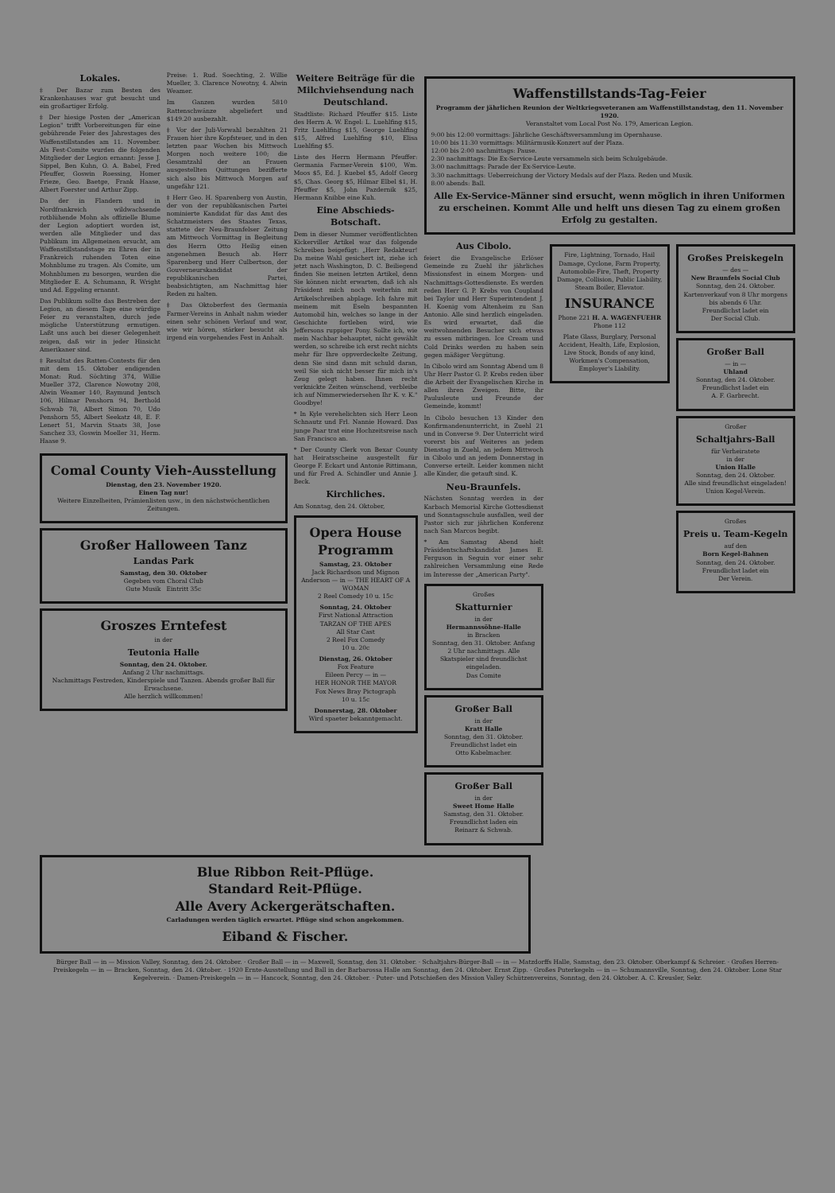Lokales.
‡ Der Bazar zum Besten des Krankenhauses war gut besucht und ein großartiger Erfolg.
‡ Der hiesige Posten der „American Legion" trifft Vorbereitungen für eine gebührende Feier des Jahrestages des Waffenstillstandes am 11. November. Als Fest-Comite wurden die folgenden Mitglieder der Legion ernannt: Jesse J. Sippel, Ben Kuhn, O. A. Babel, Fred Pfeuffer, Goswin Roessing, Homer Frieze, Geo. Baetge, Frank Haase, Albert Foerster und Arthur Zipp.
Da der in Flandern und in Nordfrankreich wildwachsende rotblühende Mohn als offizielle Blume der Legion adoptiert worden ist, werden alle Mitglieder und das Publikum im Allgemeinen ersucht, am Waffenstillstandstage zu Ehren der in Frankreich ruhenden Toten eine Mohnblume zu tragen. Als Comite, um Mohnblumen zu besorgen, wurden die Mitglieder E. A. Schumann, R. Wright und Ad. Eggeling ernannt.
Das Publikum sollte das Bestreben der Legion, an diesem Tage eine würdige Feier zu veranstalten, durch jede mögliche Unterstützung ermutigen. Laßt uns auch bei dieser Gelegenheit zeigen, daß wir in jeder Hinsicht Amerikaner sind.
‡ Resultat des Ratten-Contests für den mit dem 15. Oktober endigenden Monat: Rud. Söchting 374, Willie Mueller 372, Clarence Nowotny 208, Alwin Weamer 140, Raymund Jentsch 106, Hilmar Penshorn 94, Berthold Schwab 78, Albert Simon 70, Udo Penshorn 55, Albert Seekatz 48, E. F. Lenert 51, Marvin Staats 38, Jose Sanchez 33, Goswin Moeller 31, Herm. Haase 9.
Preise: 1. Rud. Soechting, 2. Willie Mueller, 3. Clarence Nowotny, 4. Alwin Weamer.
Im Ganzen wurden 5810 Rattenschwänze abgeliefert und $149.20 ausbezahlt.
‡ Vor der Juli-Vorwahl bezahlten 21 Frauen hier ihre Kopfsteuer, und in den letzten paar Wochen bis Mittwoch Morgen noch weitere 100; die Gesamtzahl der an Frauen ausgestellten Quittungen bezifferte sich also bis Mittwoch Morgen auf ungefähr 121.
‡ Herr Geo. H. Sparenberg von Austin, der von der republikanischen Partei nominierte Kandidat für das Amt des Schatzmeisters des Staates Texas, stattete der Neu-Braunfelser Zeitung am Mittwoch Vormittag in Begleitung des Herrn Otto Heilig einen angenehmen Besuch ab. Herr Sparenberg und Herr Culbertson, der Gouverneurskandidat der republikanischen Partei, beabsichtigten, am Nachmittag hier Reden zu halten.
‡ Das Oktoberfest des Germania Farmer-Vereins in Anhalt nahm wieder einen sehr schönen Verlauf und war, wie wir hören, stärker besucht als irgend ein vorgehendes Fest in Anhalt.
Comal County Vieh-Ausstellung
Dienstag, den 23. November 1920.
Einen Tag nur!
Weitere Einzelheiten, Prämienlisten usw., in den nächstwöchentlichen Zeitungen.
Großer Halloween Tanz
Landas Park
Samstag, den 30. Oktober
Gegeben vom Choral Club
Gute Musik Eintritt 35c
Groszes Erntefest
in der
Teutonia Halle
Sonntag, den 24. Oktober.
Anfang 2 Uhr nachmittags.
Nachmittags Festreden, Kinderspiele und Tanzen. Abends großer Ball für Erwachsene.
Alle herzlich willkommen!
Weitere Beiträge für die Milchviehsendung nach Deutschland.
Stadtliste: Richard Pfeuffer $15. Liste des Herrn A. W. Engel: L. Luehlfing $15, Fritz Luehlfing $15, George Luehlfing $15, Alfred Luehlfing $10, Elisa Luehlfing $5.
Liste des Herrn Hermann Pfeuffer: Germania Farmer-Verein $100, Wm. Moos $5, Ed. J. Kuebel $5, Adolf Georg $5, Chas. Georg $5, Hilmar Elbel $1, H. Pfeuffer $5, John Pazdernik $25, Hermann Knibbe eine Kuh.
Eine Abschieds-Botschaft.
Dem in dieser Nummer veröffentlichten Kickerviller Artikel war das folgende Schreiben beigefügt: „Herr Redakteur! Da meine Wahl gesichert ist, ziehe ich jetzt nach Washington, D. C. Beiliegend finden Sie meinen letzten Artikel, denn Sie können nicht erwarten, daß ich als Präsident mich noch weiterhin mit Artikelschreiben abplage. Ich fahre mit meinem mit Eseln bespannten Automobil hin, welches so lange in der Geschichte fortleben wird, wie Jeffersons ruppiger Pony. Sollte ich, wie mein Nachbar behauptet, nicht gewählt werden, so schreibe ich erst recht nichts mehr für Ihre oppverdeckelte Zeitung, denn Sie sind dann mit schuld daran, weil Sie sich nicht besser für mich in's Zeug gelegt haben. Ihnen recht verknickte Zeiten wünschend, verbleibe ich auf Nimmerwiedersehen Ihr K. v. K." Goodbye!
* In Kyle verehelichten sich Herr Leon Schnautz und Frl. Nannie Howard. Das junge Paar trat eine Hochzeitsreise nach San Francisco an.
* Der County Clerk von Bexar County hat Heiratsscheine ausgestellt für George F. Eckart und Antonie Rittimann, und für Fred A. Schindler und Annie J. Beck.
Kirchliches.
Am Sonntag, den 24. Oktober,
Opera House Programm
Samstag, 23. Oktober
Jack Richardson und Mignon Anderson — in — THE HEART OF A WOMAN
2 Reel Comedy 10 u. 15c
Sonntag, 24. Oktober
First National Attraction
TARZAN OF THE APES
All Star Cast
2 Reel Fox Comedy
10 u. 20c
Dienstag, 26. Oktober
Fox Feature
Eileen Percy — in —
HER HONOR THE MAYOR
Fox News Bray Pictograph
10 u. 15c
Donnerstag, 28. Oktober
Wird spaeter bekanntgemacht.
Waffenstillstands-Tag-Feier
Programm der jährlichen Reunion der Weltkriegsveteranen am Waffenstillstandstag, den 11. November 1920.
Veranstaltet vom Local Post No. 179, American Legion.
9:00 bis 12:00 vormittags: Jährliche Geschäftsversammlung im Opernhause.
10:00 bis 11:30 vormittags: Militärmusik-Konzert auf der Plaza.
12:00 bis 2:00 nachmittags: Pause.
2:30 nachmittags: Die Ex-Service-Leute versammeln sich beim Schulgebäude.
3:00 nachmittags: Parade der Ex-Service-Leute.
3:30 nachmittags: Ueberreichung der Victory Medals auf der Plaza. Reden und Musik.
8:00 abends: Ball.
Alle Ex-Service-Männer sind ersucht, wenn möglich in ihren Uniformen zu erscheinen. Kommt Alle und helft uns diesen Tag zu einem großen Erfolg zu gestalten.
Aus Cibolo.
feiert die Evangelische Erlöser Gemeinde zu Zuehl ihr jährliches Missionsfest in einem Morgen- und Nachmittags-Gottesdienste. Es werden reden Herr G. P. Krebs von Coupland bei Taylor und Herr Superintendent J. H. Koenig vom Altenheim zu San Antonio. Alle sind herzlich eingeladen. Es wird erwartet, daß die weitwohnenden Besucher sich etwas zu essen mitbringen. Ice Cream und Cold Drinks werden zu haben sein gegen mäßiger Vergütung.
In Cibolo wird am Sonntag Abend um 8 Uhr Herr Pastor G. P. Krebs reden über die Arbeit der Evangelischen Kirche in allen ihren Zweigen. Bitte, ihr Paulusleute und Freunde der Gemeinde, kommt!
In Cibolo besuchen 13 Kinder den Konfirmandenunterricht, in Zuehl 21 und in Converse 9. Der Unterricht wird vorerst bis auf Weiteres an jedem Dienstag in Zuehl, an jedem Mittwoch in Cibolo und an jedem Donnerstag in Converse erteilt. Leider kommen nicht alle Kinder, die getauft sind. K.
Neu-Braunfels.
Nächsten Sonntag werden in der Karbach Memorial Kirche Gottesdienst und Sonntagsschule ausfallen, weil der Pastor sich zur jährlichen Konferenz nach San Marcos begibt.
* Am Samstag Abend hielt Präsidentschaftskandidat James E. Ferguson in Seguin vor einer sehr zahlreichen Versammlung eine Rede im Interesse der „American Party".
Großes
Skatturnier
in der
Hermannssöhne-Halle
in Bracken
Sonntag, den 31. Oktober. Anfang 2 Uhr nachmittags. Alle Skatspieler sind freundlichst eingeladen.
Das Comite
Großer Ball
in der
Kratt Halle
Sonntag, den 31. Oktober.
Freundlichst ladet ein
Otto Kabelmacher.
Großer Ball
in der
Sweet Home Halle
Samstag, den 31. Oktober.
Freundlichst laden ein
Reinarz & Schwab.
Fire, Lightning, Tornado, Hail Damage, Cyclone, Farm Property, Automobile-Fire, Theft, Property Damage, Collision, Public Liability, Steam Boiler, Elevator.
INSURANCE
Phone 221 H. A. WAGENFUEHR Phone 112
Plate Glass, Burglary, Personal Accident, Health, Life, Explosion, Live Stock, Bonds of any kind, Workmen's Compensation, Employer's Liability.
Großes Preiskegeln
— des —
New Braunfels Social Club
Sonntag, den 24. Oktober. Kartenverkauf von 8 Uhr morgens bis abends 6 Uhr.
Freundlichst ladet ein
Der Social Club.
Großer Ball
— in —
Uhland
Sonntag, den 24. Oktober.
Freundlichst ladet ein
A. F. Garbrecht.
Großer
Schaltjahrs-Ball
für Verheiratete
in der
Union Halle
Sonntag, den 24. Oktober.
Alle sind freundlichst eingeladen!
Union Kegel-Verein.
Großes
Preis u. Team-Kegeln
auf den
Born Kegel-Bahnen
Sonntag, den 24. Oktober.
Freundlichst ladet ein
Der Verein.
Blue Ribbon Reit-Pflüge.
Standard Reit-Pflüge.
Alle Avery Ackergerätschaften.
Carladungen werden täglich erwartet. Pflüge sind schon angekommen.
Eiband & Fischer.
Bürger Ball — in — Mission Valley, Sonntag, den 24. Oktober. · Großer Ball — in — Maxwell, Sonntag, den 31. Oktober. · Schaltjahrs-Bürger-Ball — in — Matzdorffs Halle, Samstag, den 23. Oktober. Oberkampf & Schreier. · Großes Herren-Preiskegeln — in — Bracken, Sonntag, den 24. Oktober. · 1920 Ernte-Ausstellung und Ball in der Barbarossa Halle am Sonntag, den 24. Oktober. Ernst Zipp. · Großes Puterkegeln — in — Schumannsville, Sonntag, den 24. Oktober. Lone Star Kegelverein. · Damen-Preiskegeln — in — Hancock, Sonntag, den 24. Oktober. · Puter- und Potschießen des Mission Valley Schützenvereins, Sonntag, den 24. Oktober. A. C. Kreusler, Sekr.